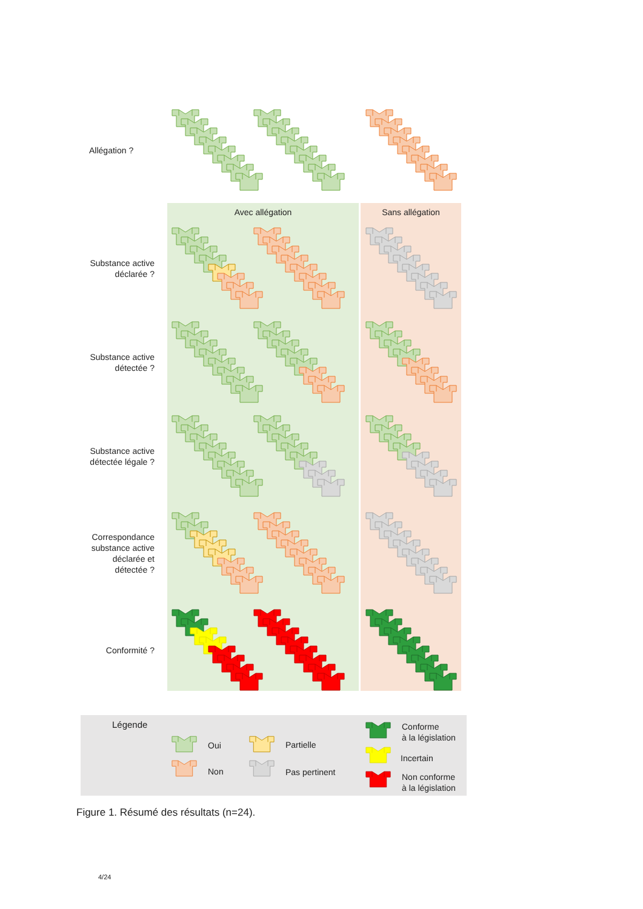Allégation ?
Avec allégation
Sans allégation
Substance active
déclarée ?
Substance active
détectée ?
Substance active
détectée légale ?
Correspondance
substance active
déclarée et
détectée ?
Conformité ?
Légende
Oui Partielle
Conforme
à la législation
Non Pas pertinent
Incertain
Non conforme
à la législation
Figure 1. Résumé des résultats (n=24).
4/24